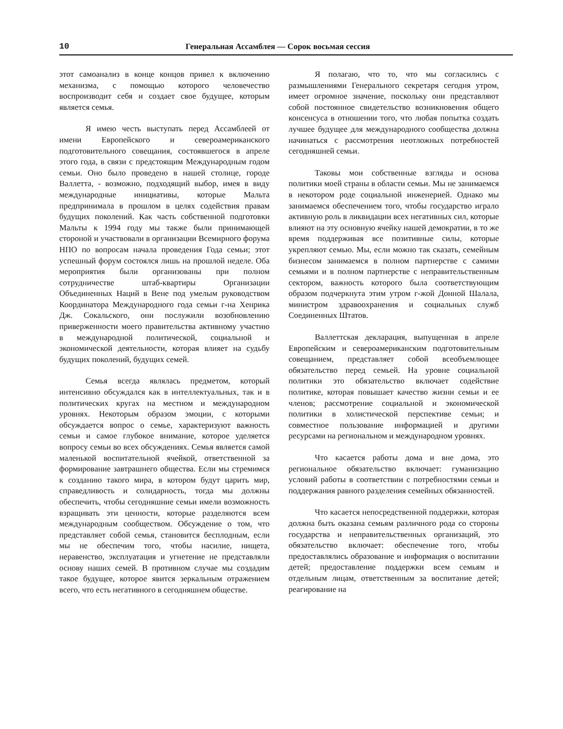10 Генеральная Ассамблея — Сорок восьмая сессия
этот самоанализ в конце концов привел к включению механизма, с помощью которого человечество воспроизводит себя и создает свое будущее, которым является семья.
Я имею честь выступать перед Ассамблеей от имени Европейского и североамериканского подготовительного совещания, состоявшегося в апреле этого года, в связи с предстоящим Международным годом семьи. Оно было проведено в нашей столице, городе Валлетта, - возможно, подходящий выбор, имея в виду международные инициативы, которые Мальта предпринимала в прошлом в целях содействия правам будущих поколений. Как часть собственной подготовки Мальты к 1994 году мы также были принимающей стороной и участвовали в организации Всемирного форума НПО по вопросам начала проведения Года семьи; этот успешный форум состоялся лишь на прошлой неделе. Оба мероприятия были организованы при полном сотрудничестве штаб-квартиры Организации Объединенных Наций в Вене под умелым руководством Координатора Международного года семьи г-на Хенрика Дж. Сокальского, они послужили возобновлению приверженности моего правительства активному участию в международной политической, социальной и экономической деятельности, которая влияет на судьбу будущих поколений, будущих семей.
Семья всегда являлась предметом, который интенсивно обсуждался как в интеллектуальных, так и в политических кругах на местном и международном уровнях. Некоторым образом эмоции, с которыми обсуждается вопрос о семье, характеризуют важность семьи и самое глубокое внимание, которое уделяется вопросу семьи во всех обсуждениях. Семья является самой маленькой воспитательной ячейкой, ответственной за формирование завтрашнего общества. Если мы стремимся к созданию такого мира, в котором будут царить мир, справедливость и солидарность, тогда мы должны обеспечить, чтобы сегодняшние семьи имели возможность взращивать эти ценности, которые разделяются всем международным сообществом. Обсуждение о том, что представляет собой семья, становится бесплодным, если мы не обеспечим того, чтобы насилие, нищета, неравенство, эксплуатация и угнетение не представляли основу наших семей. В противном случае мы создадим такое будущее, которое явится зеркальным отражением всего, что есть негативного в сегодняшнем обществе.
Я полагаю, что то, что мы согласились с размышлениями Генерального секретаря сегодня утром, имеет огромное значение, поскольку они представляют собой постоянное свидетельство возникновения общего консенсуса в отношении того, что любая попытка создать лучшее будущее для международного сообщества должна начинаться с рассмотрения неотложных потребностей сегодняшней семьи.
Таковы мои собственные взгляды и основа политики моей страны в области семьи. Мы не занимаемся в некотором роде социальной инженерией. Однако мы занимаемся обеспечением того, чтобы государство играло активную роль в ликвидации всех негативных сил, которые влияют на эту основную ячейку нашей демократии, в то же время поддерживая все позитивные силы, которые укрепляют семью. Мы, если можно так сказать, семейным бизнесом занимаемся в полном партнерстве с самими семьями и в полном партнерстве с неправительственным сектором, важность которого была соответствующим образом подчеркнута этим утром г-жой Донной Шалала, министром здравоохранения и социальных служб Соединенных Штатов.
Валлеттская декларация, выпущенная в апреле Европейским и североамериканским подготовительным совещанием, представляет собой всеобъемлющее обязательство перед семьей. На уровне социальной политики это обязательство включает содействие политике, которая повышает качество жизни семьи и ее членов; рассмотрение социальной и экономической политики в холистической перспективе семьи; и совместное пользование информацией и другими ресурсами на региональном и международном уровнях.
Что касается работы дома и вне дома, это региональное обязательство включает: гуманизацию условий работы в соответствии с потребностями семьи и поддержания равного разделения семейных обязанностей.
Что касается непосредственной поддержки, которая должна быть оказана семьям различного рода со стороны государства и неправительственных организаций, это обязательство включает: обеспечение того, чтобы предоставлялись образование и информация о воспитании детей; предоставление поддержки всем семьям и отдельным лицам, ответственным за воспитание детей; реагирование на